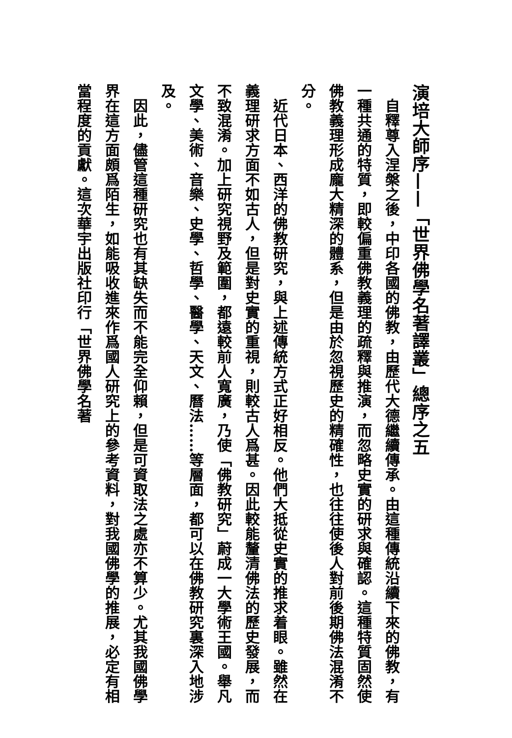演培大師序——「世界佛學名著譯叢」總序之五
自釋尊入涅槃之後，中印各國的佛教，由歷代大德繼續傳承。由這種傳統沿續下來的佛教，有一種共通的特質，即較偏重佛教義理的疏釋與推演，而忽略史實的研求與確認。這種特質固然使佛教義理形成龐大精深的體系，但是由於忽視歷史的精確性，也往往使後人對前後期佛法混淆不分。
近代日本、西洋的佛教研究，與上述傳統方式正好相反。他們大抵從史實的推求着眼。雖然在義理研求方面不如古人，但是對史實的重視，則較古人爲甚。因此較能釐清佛法的歷史發展，而不致混淆。加上研究視野及範圍，都遠較前人寬廣，乃使「佛教研究」蔚成一大學術王國。舉凡文學、美術、音樂、史學、哲學、醫學、天文、曆法……等層面，都可以在佛教研究裏深入地涉及。
因此，儘管這種研究也有其缺失而不能完全仰賴，但是可資取法之處亦不算少。尤其我國佛學界在這方面頗爲陌生，如能吸收進來作爲國人研究上的參考資料，對我國佛學的推展，必定有相當程度的貢獻。這次華宇出版社印行「世界佛學名著